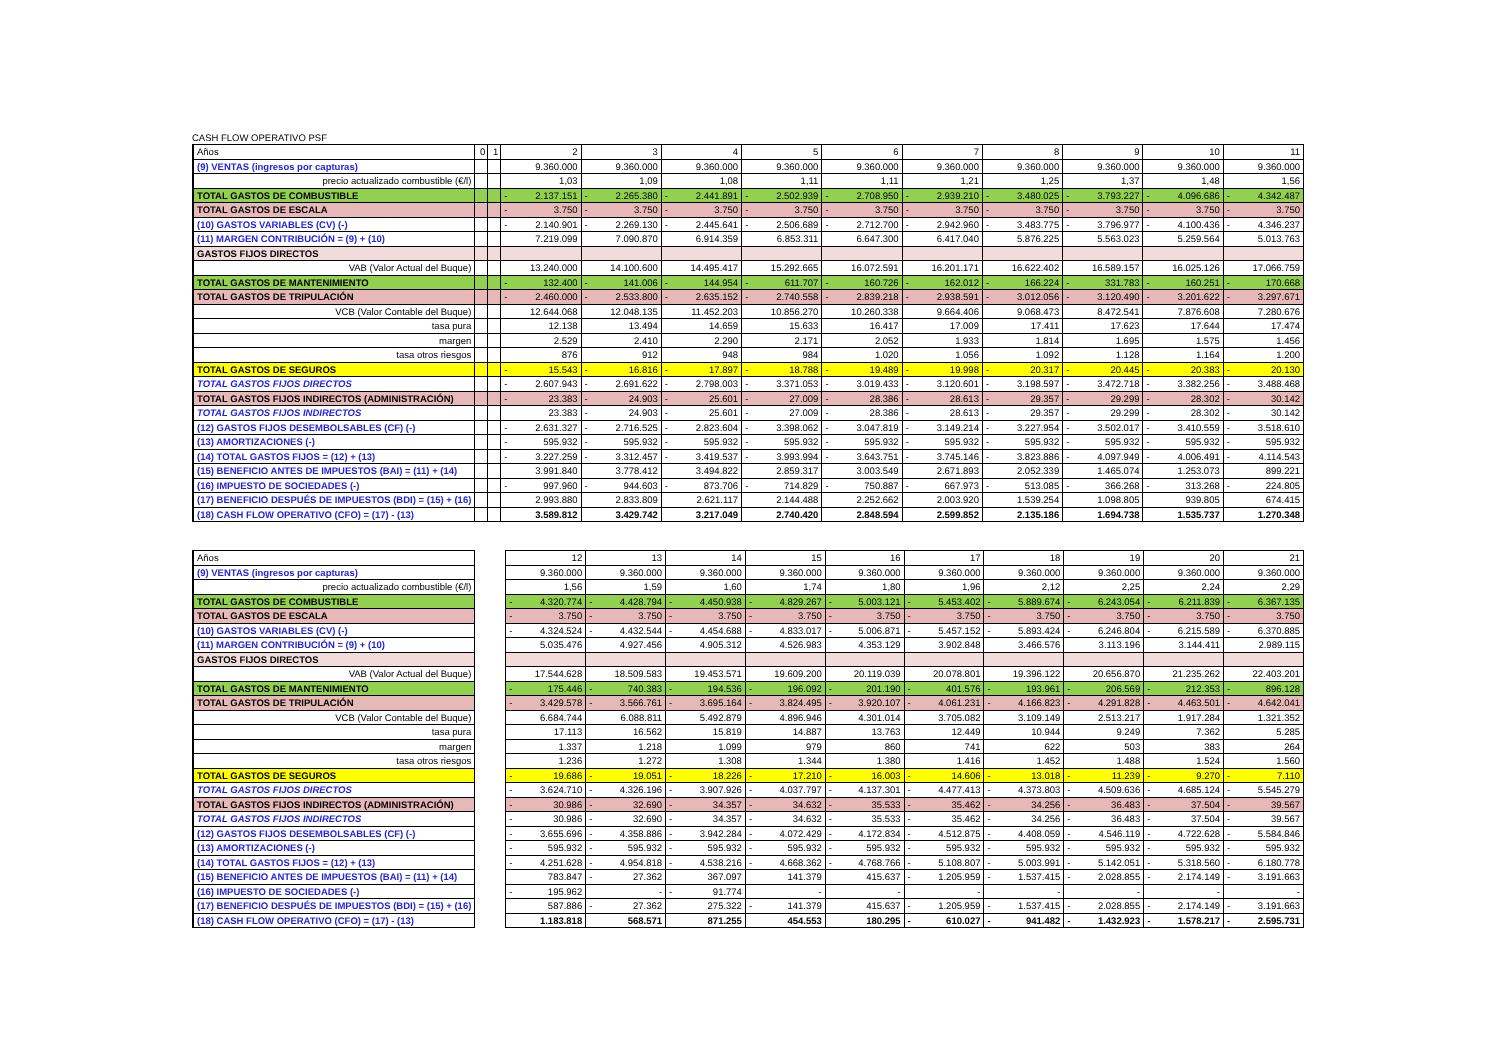CASH FLOW OPERATIVO PSF
| Años | 0 | 1 | 2 | 3 | 4 | 5 | 6 | 7 | 8 | 9 | 10 | 11 |
| --- | --- | --- | --- | --- | --- | --- | --- | --- | --- | --- | --- | --- |
| (9) VENTAS (ingresos por capturas) | | | 9.360.000 | 9.360.000 | 9.360.000 | 9.360.000 | 9.360.000 | 9.360.000 | 9.360.000 | 9.360.000 | 9.360.000 | 9.360.000 |
| precio actualizado combustible (€/l) | | | 1,03 | 1,09 | 1,08 | 1,11 | 1,11 | 1,21 | 1,25 | 1,37 | 1,48 | 1,56 |
| TOTAL GASTOS DE COMBUSTIBLE | | | - 2.137.151 | - 2.265.380 | - 2.441.891 | - 2.502.939 | - 2.708.950 | - 2.939.210 | - 3.480.025 | - 3.793.227 | - 4.096.686 | - 4.342.487 |
| TOTAL GASTOS DE ESCALA | | | - 3.750 | - 3.750 | - 3.750 | - 3.750 | - 3.750 | - 3.750 | - 3.750 | - 3.750 | - 3.750 | - 3.750 |
| (10) GASTOS VARIABLES (CV) (-) | | | - 2.140.901 | - 2.269.130 | - 2.445.641 | - 2.506.689 | - 2.712.700 | - 2.942.960 | - 3.483.775 | - 3.796.977 | - 4.100.436 | - 4.346.237 |
| (11) MARGEN CONTRIBUCIÓN = (9) + (10) | | | 7.219.099 | 7.090.870 | 6.914.359 | 6.853.311 | 6.647.300 | 6.417.040 | 5.876.225 | 5.563.023 | 5.259.564 | 5.013.763 |
| GASTOS FIJOS DIRECTOS | | | | | | | | | | | | |
| VAB (Valor Actual del Buque) | | | 13.240.000 | 14.100.600 | 14.495.417 | 15.292.665 | 16.072.591 | 16.201.171 | 16.622.402 | 16.589.157 | 16.025.126 | 17.066.759 |
| TOTAL GASTOS DE MANTENIMIENTO | | | - 132.400 | - 141.006 | - 144.954 | - 611.707 | - 160.726 | - 162.012 | - 166.224 | - 331.783 | - 160.251 | - 170.668 |
| TOTAL GASTOS DE TRIPULACIÓN | | | - 2.460.000 | - 2.533.800 | - 2.635.152 | - 2.740.558 | - 2.839.218 | - 2.938.591 | - 3.012.056 | - 3.120.490 | - 3.201.622 | - 3.297.671 |
| VCB (Valor Contable del Buque) | | | 12.644.068 | 12.048.135 | 11.452.203 | 10.856.270 | 10.260.338 | 9.664.406 | 9.068.473 | 8.472.541 | 7.876.608 | 7.280.676 |
| tasa pura | | | 12.138 | 13.494 | 14.659 | 15.633 | 16.417 | 17.009 | 17.411 | 17.623 | 17.644 | 17.474 |
| margen | | | 2.529 | 2.410 | 2.290 | 2.171 | 2.052 | 1.933 | 1.814 | 1.695 | 1.575 | 1.456 |
| tasa otros riesgos | | | 876 | 912 | 948 | 984 | 1.020 | 1.056 | 1.092 | 1.128 | 1.164 | 1.200 |
| TOTAL GASTOS DE SEGUROS | | | - 15.543 | - 16.816 | - 17.897 | - 18.788 | - 19.489 | - 19.998 | - 20.317 | - 20.445 | - 20.383 | - 20.130 |
| TOTAL GASTOS FIJOS DIRECTOS | | | - 2.607.943 | - 2.691.622 | - 2.798.003 | - 3.371.053 | - 3.019.433 | - 3.120.601 | - 3.198.597 | - 3.472.718 | - 3.382.256 | - 3.488.468 |
| TOTAL GASTOS FIJOS INDIRECTOS (ADMINISTRACIÓN) | | | - 23.383 | - 24.903 | - 25.601 | - 27.009 | - 28.386 | - 28.613 | - 29.357 | - 29.299 | - 28.302 | - 30.142 |
| TOTAL GASTOS FIJOS INDIRECTOS | | | 23.383 | - 24.903 | - 25.601 | - 27.009 | - 28.386 | - 28.613 | - 29.357 | - 29.299 | - 28.302 | - 30.142 |
| (12) GASTOS FIJOS DESEMBOLSABLES (CF) (-) | | | - 2.631.327 | - 2.716.525 | - 2.823.604 | - 3.398.062 | - 3.047.819 | - 3.149.214 | - 3.227.954 | - 3.502.017 | - 3.410.559 | - 3.518.610 |
| (13) AMORTIZACIONES (-) | | | - 595.932 | - 595.932 | - 595.932 | - 595.932 | - 595.932 | - 595.932 | - 595.932 | - 595.932 | - 595.932 | - 595.932 |
| (14) TOTAL GASTOS FIJOS = (12) + (13) | | | - 3.227.259 | - 3.312.457 | - 3.419.537 | - 3.993.994 | - 3.643.751 | - 3.745.146 | - 3.823.886 | - 4.097.949 | - 4.006.491 | - 4.114.543 |
| (15) BENEFICIO ANTES DE IMPUESTOS (BAI) = (11) + (14) | | | 3.991.840 | 3.778.412 | 3.494.822 | 2.859.317 | 3.003.549 | 2.671.893 | 2.052.339 | 1.465.074 | 1.253.073 | 899.221 |
| (16) IMPUESTO DE SOCIEDADES (-) | | | - 997.960 | - 944.603 | - 873.706 | - 714.829 | - 750.887 | - 667.973 | - 513.085 | - 366.268 | - 313.268 | - 224.805 |
| (17) BENEFICIO DESPUÉS DE IMPUESTOS (BDI) = (15) + (16) | | | 2.993.880 | 2.833.809 | 2.621.117 | 2.144.488 | 2.252.662 | 2.003.920 | 1.539.254 | 1.098.805 | 939.805 | 674.415 |
| (18) CASH FLOW OPERATIVO (CFO) = (17) - (13) | | | 3.589.812 | 3.429.742 | 3.217.049 | 2.740.420 | 2.848.594 | 2.599.852 | 2.135.186 | 1.694.738 | 1.535.737 | 1.270.348 |
| Años | | 12 | 13 | 14 | 15 | 16 | 17 | 18 | 19 | 20 | 21 |
| --- | --- | --- | --- | --- | --- | --- | --- | --- | --- | --- | --- |
| (9) VENTAS (ingresos por capturas) | | 9.360.000 | 9.360.000 | 9.360.000 | 9.360.000 | 9.360.000 | 9.360.000 | 9.360.000 | 9.360.000 | 9.360.000 | 9.360.000 |
| precio actualizado combustible (€/l) | | 1,56 | 1,59 | 1,60 | 1,74 | 1,80 | 1,96 | 2,12 | 2,25 | 2,24 | 2,29 |
| TOTAL GASTOS DE COMBUSTIBLE | | - 4.320.774 | - 4.428.794 | - 4.450.938 | - 4.829.267 | - 5.003.121 | - 5.453.402 | - 5.889.674 | - 6.243.054 | - 6.211.839 | - 6.367.135 |
| TOTAL GASTOS DE ESCALA | | - 3.750 | - 3.750 | - 3.750 | - 3.750 | - 3.750 | - 3.750 | - 3.750 | - 3.750 | - 3.750 | - 3.750 |
| (10) GASTOS VARIABLES (CV) (-) | | - 4.324.524 | - 4.432.544 | - 4.454.688 | - 4.833.017 | - 5.006.871 | - 5.457.152 | - 5.893.424 | - 6.246.804 | - 6.215.589 | - 6.370.885 |
| (11) MARGEN CONTRIBUCIÓN = (9) + (10) | | 5.035.476 | 4.927.456 | 4.905.312 | 4.526.983 | 4.353.129 | 3.902.848 | 3.466.576 | 3.113.196 | 3.144.411 | 2.989.115 |
| GASTOS FIJOS DIRECTOS | | | | | | | | | | | |
| VAB (Valor Actual del Buque) | | 17.544.628 | 18.509.583 | 19.453.571 | 19.609.200 | 20.119.039 | 20.078.801 | 19.396.122 | 20.656.870 | 21.235.262 | 22.403.201 |
| TOTAL GASTOS DE MANTENIMIENTO | | - 175.446 | - 740.383 | - 194.536 | - 196.092 | - 201.190 | - 401.576 | - 193.961 | - 206.569 | - 212.353 | - 896.128 |
| TOTAL GASTOS DE TRIPULACIÓN | | - 3.429.578 | - 3.566.761 | - 3.695.164 | - 3.824.495 | - 3.920.107 | - 4.061.231 | - 4.166.823 | - 4.291.828 | - 4.463.501 | - 4.642.041 |
| VCB (Valor Contable del Buque) | | 6.684.744 | 6.088.811 | 5.492.879 | 4.896.946 | 4.301.014 | 3.705.082 | 3.109.149 | 2.513.217 | 1.917.284 | 1.321.352 |
| tasa pura | | 17.113 | 16.562 | 15.819 | 14.887 | 13.763 | 12.449 | 10.944 | 9.249 | 7.362 | 5.285 |
| margen | | 1.337 | 1.218 | 1.099 | 979 | 860 | 741 | 622 | 503 | 383 | 264 |
| tasa otros riesgos | | 1.236 | 1.272 | 1.308 | 1.344 | 1.380 | 1.416 | 1.452 | 1.488 | 1.524 | 1.560 |
| TOTAL GASTOS DE SEGUROS | | - 19.686 | - 19.051 | - 18.226 | - 17.210 | - 16.003 | - 14.606 | - 13.018 | - 11.239 | - 9.270 | - 7.110 |
| TOTAL GASTOS FIJOS DIRECTOS | | - 3.624.710 | - 4.326.196 | - 3.907.926 | - 4.037.797 | - 4.137.301 | - 4.477.413 | - 4.373.803 | - 4.509.636 | - 4.685.124 | - 5.545.279 |
| TOTAL GASTOS FIJOS INDIRECTOS (ADMINISTRACIÓN) | | - 30.986 | - 32.690 | - 34.357 | - 34.632 | - 35.533 | - 35.462 | - 34.256 | - 36.483 | - 37.504 | - 39.567 |
| TOTAL GASTOS FIJOS INDIRECTOS | | - 30.986 | - 32.690 | - 34.357 | - 34.632 | - 35.533 | - 35.462 | - 34.256 | - 36.483 | - 37.504 | - 39.567 |
| (12) GASTOS FIJOS DESEMBOLSABLES (CF) (-) | | - 3.655.696 | - 4.358.886 | - 3.942.284 | - 4.072.429 | - 4.172.834 | - 4.512.875 | - 4.408.059 | - 4.546.119 | - 4.722.628 | - 5.584.846 |
| (13) AMORTIZACIONES (-) | | - 595.932 | - 595.932 | - 595.932 | - 595.932 | - 595.932 | - 595.932 | - 595.932 | - 595.932 | - 595.932 | - 595.932 |
| (14) TOTAL GASTOS FIJOS = (12) + (13) | | - 4.251.628 | - 4.954.818 | - 4.538.216 | - 4.668.362 | - 4.768.766 | - 5.108.807 | - 5.003.991 | - 5.142.051 | - 5.318.560 | - 6.180.778 |
| (15) BENEFICIO ANTES DE IMPUESTOS (BAI) = (11) + (14) | | 783.847 | - 27.362 | 367.097 | 141.379 | 415.637 | - 1.205.959 | - 1.537.415 | - 2.028.855 | - 2.174.149 | - 3.191.663 |
| (16) IMPUESTO DE SOCIEDADES (-) | | - 195.962 | - | - 91.774 | - | - | - | - | - | - | - |
| (17) BENEFICIO DESPUÉS DE IMPUESTOS (BDI) = (15) + (16) | | 587.886 | - 27.362 | 275.322 | - 141.379 | 415.637 | - 1.205.959 | - 1.537.415 | - 2.028.855 | - 2.174.149 | - 3.191.663 |
| (18) CASH FLOW OPERATIVO (CFO) = (17) - (13) | | 1.183.818 | 568.571 | 871.255 | 454.553 | 180.295 | - 610.027 | - 941.482 | - 1.432.923 | - 1.578.217 | - 2.595.731 |